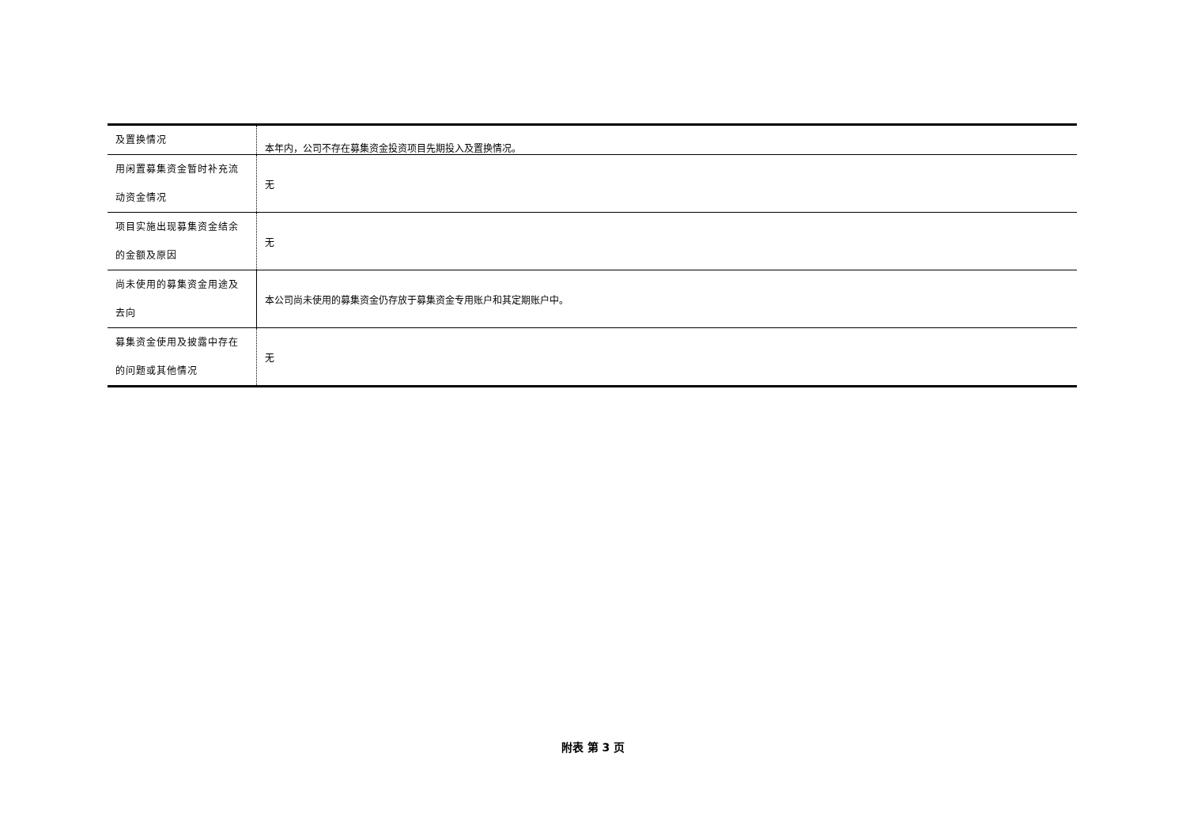| 及置换情况 | 本年内，公司不存在募集资金投资项目先期投入及置换情况。 |
| 用闲置募集资金暂时补充流动资金情况 | 无 |
| 项目实施出现募集资金结余的金额及原因 | 无 |
| 尚未使用的募集资金用途及去向 | 本公司尚未使用的募集资金仍存放于募集资金专用账户和其定期账户中。 |
| 募集资金使用及披露中存在的问题或其他情况 | 无 |
附表 第 3 页